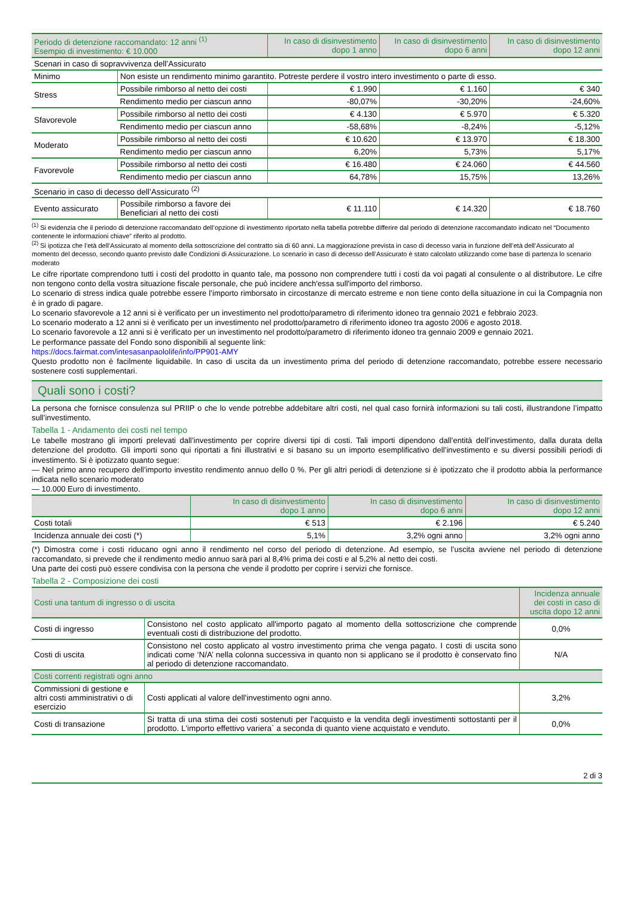| Periodo di detenzione raccomandato: 12 anni <sup>(1)</sup> Esempio di investimento: € 10.000 | | In caso di disinvestimento dopo 1 anno | In caso di disinvestimento dopo 6 anni | In caso di disinvestimento dopo 12 anni |
| --- | --- | --- | --- | --- |
| Scenari in caso di sopravvivenza dell’Assicurato | | | | |
| Minimo | Non esiste un rendimento minimo garantito. Potreste perdere il vostro intero investimento o parte di esso. | | | |
| Stress | Possibile rimborso al netto dei costi | € 1.990 | € 1.160 | € 340 |
| | Rendimento medio per ciascun anno | -80,07% | -30,20% | -24,60% |
| Sfavorevole | Possibile rimborso al netto dei costi | € 4.130 | € 5.970 | € 5.320 |
| | Rendimento medio per ciascun anno | -58,68% | -8,24% | -5,12% |
| Moderato | Possibile rimborso al netto dei costi | € 10.620 | € 13.970 | € 18.300 |
| | Rendimento medio per ciascun anno | 6,20% | 5,73% | 5,17% |
| Favorevole | Possibile rimborso al netto dei costi | € 16.480 | € 24.060 | € 44.560 |
| | Rendimento medio per ciascun anno | 64,78% | 15,75% | 13,26% |
| Scenario in caso di decesso dell’Assicurato <sup>(2)</sup> | | | | |
| Evento assicurato | Possibile rimborso a favore dei Beneficiari al netto dei costi | € 11.110 | € 14.320 | € 18.760 |
<sup>(1)</sup> Si evidenzia che il periodo di detenzione raccomandato dell’opzione di investimento riportato nella tabella potrebbe differire dal periodo di detenzione raccomandato indicato nel “Documento contenente le informazioni chiave” riferito al prodotto.
<sup>(2)</sup> Si ipotizza che l’età dell’Assicurato al momento della sottoscrizione del contratto sia di 60 anni. La maggiorazione prevista in caso di decesso varia in funzione dell’età dell’Assicurato al momento del decesso, secondo quanto previsto dalle Condizioni di Assicurazione. Lo scenario in caso di decesso dell’Assicurato è stato calcolato utilizzando come base di partenza lo scenario moderato
Le cifre riportate comprendono tutti i costi del prodotto in quanto tale, ma possono non comprendere tutti i costi da voi pagati al consulente o al distributore. Le cifre non tengono conto della vostra situazione fiscale personale, che può incidere anch'essa sull'importo del rimborso.
Lo scenario di stress indica quale potrebbe essere l’importo rimborsato in circostanze di mercato estreme e non tiene conto della situazione in cui la Compagnia non è in grado di pagare.
Lo scenario sfavorevole a 12 anni si è verificato per un investimento nel prodotto/parametro di riferimento idoneo tra gennaio 2021 e febbraio 2023.
Lo scenario moderato a 12 anni si è verificato per un investimento nel prodotto/parametro di riferimento idoneo tra agosto 2006 e agosto 2018.
Lo scenario favorevole a 12 anni si è verificato per un investimento nel prodotto/parametro di riferimento idoneo tra gennaio 2009 e gennaio 2021.
Le performance passate del Fondo sono disponibili al seguente link:
https://docs.fairmat.com/intesasanpaololife/info/PP901-AMY
Questo prodotto non è facilmente liquidabile. In caso di uscita da un investimento prima del periodo di detenzione raccomandato, potrebbe essere necessario sostenere costi supplementari.
Quali sono i costi?
La persona che fornisce consulenza sul PRIIP o che lo vende potrebbe addebitare altri costi, nel qual caso fornirà informazioni su tali costi, illustrandone l’impatto sull’investimento.
Tabella 1 - Andamento dei costi nel tempo
Le tabelle mostrano gli importi prelevati dall’investimento per coprire diversi tipi di costi. Tali importi dipendono dall’entità dell’investimento, dalla durata della detenzione del prodotto. Gli importi sono qui riportati a fini illustrativi e si basano su un importo esemplificativo dell’investimento e su diversi possibili periodi di investimento. Si è ipotizzato quanto segue:
— Nel primo anno recupero dell’importo investito rendimento annuo dello 0 %. Per gli altri periodi di detenzione si è ipotizzato che il prodotto abbia la performance indicata nello scenario moderato
— 10.000 Euro di investimento.
| | In caso di disinvestimento dopo 1 anno | In caso di disinvestimento dopo 6 anni | In caso di disinvestimento dopo 12 anni |
| --- | --- | --- | --- |
| Costi totali | € 513 | € 2.196 | € 5.240 |
| Incidenza annuale dei costi (*) | 5,1% | 3,2% ogni anno | 3,2% ogni anno |
(*) Dimostra come i costi riducano ogni anno il rendimento nel corso del periodo di detenzione. Ad esempio, se l’uscita avviene nel periodo di detenzione raccomandato, si prevede che il rendimento medio annuo sarà pari al 8,4% prima dei costi e al 5,2% al netto dei costi.
Una parte dei costi può essere condivisa con la persona che vende il prodotto per coprire i servizi che fornisce.
Tabella 2 - Composizione dei costi
| Costi una tantum di ingresso o di uscita | | Incidenza annuale dei costi in caso di uscita dopo 12 anni |
| --- | --- | --- |
| Costi di ingresso | Consistono nel costo applicato all'importo pagato al momento della sottoscrizione che comprende eventuali costi di distribuzione del prodotto. | 0,0% |
| Costi di uscita | Consistono nel costo applicato al vostro investimento prima che venga pagato. I costi di uscita sono indicati come ‘N/A’ nella colonna successiva in quanto non si applicano se il prodotto è conservato fino al periodo di detenzione raccomandato. | N/A |
| Costi correnti registrati ogni anno | | |
| Commissioni di gestione e altri costi amministrativi o di esercizio | Costi applicati al valore dell'investimento ogni anno. | 3,2% |
| Costi di transazione | Si tratta di una stima dei costi sostenuti per l'acquisto e la vendita degli investimenti sottostanti per il prodotto. L'importo effettivo variera` a seconda di quanto viene acquistato e venduto. | 0,0% |
2 di 3